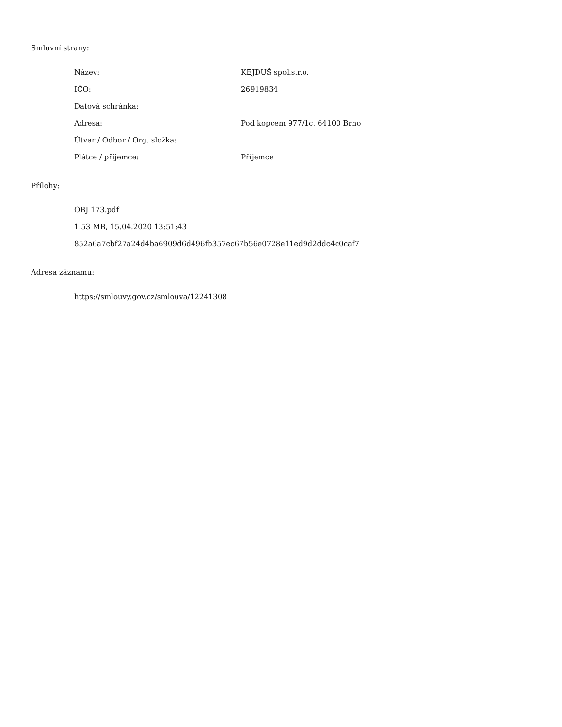Smluvní strany:
| Název: | KEJDUŠ spol.s.r.o. |
| IČO: | 26919834 |
| Datová schránka: | |
| Adresa: | Pod kopcem 977/1c, 64100 Brno |
| Útvar / Odbor / Org. složka: | |
| Plátce / příjemce: | Příjemce |
Přílohy:
OBJ 173.pdf
1.53 MB, 15.04.2020 13:51:43
852a6a7cbf27a24d4ba6909d6d496fb357ec67b56e0728e11ed9d2ddc4c0caf7
Adresa záznamu:
https://smlouvy.gov.cz/smlouva/12241308